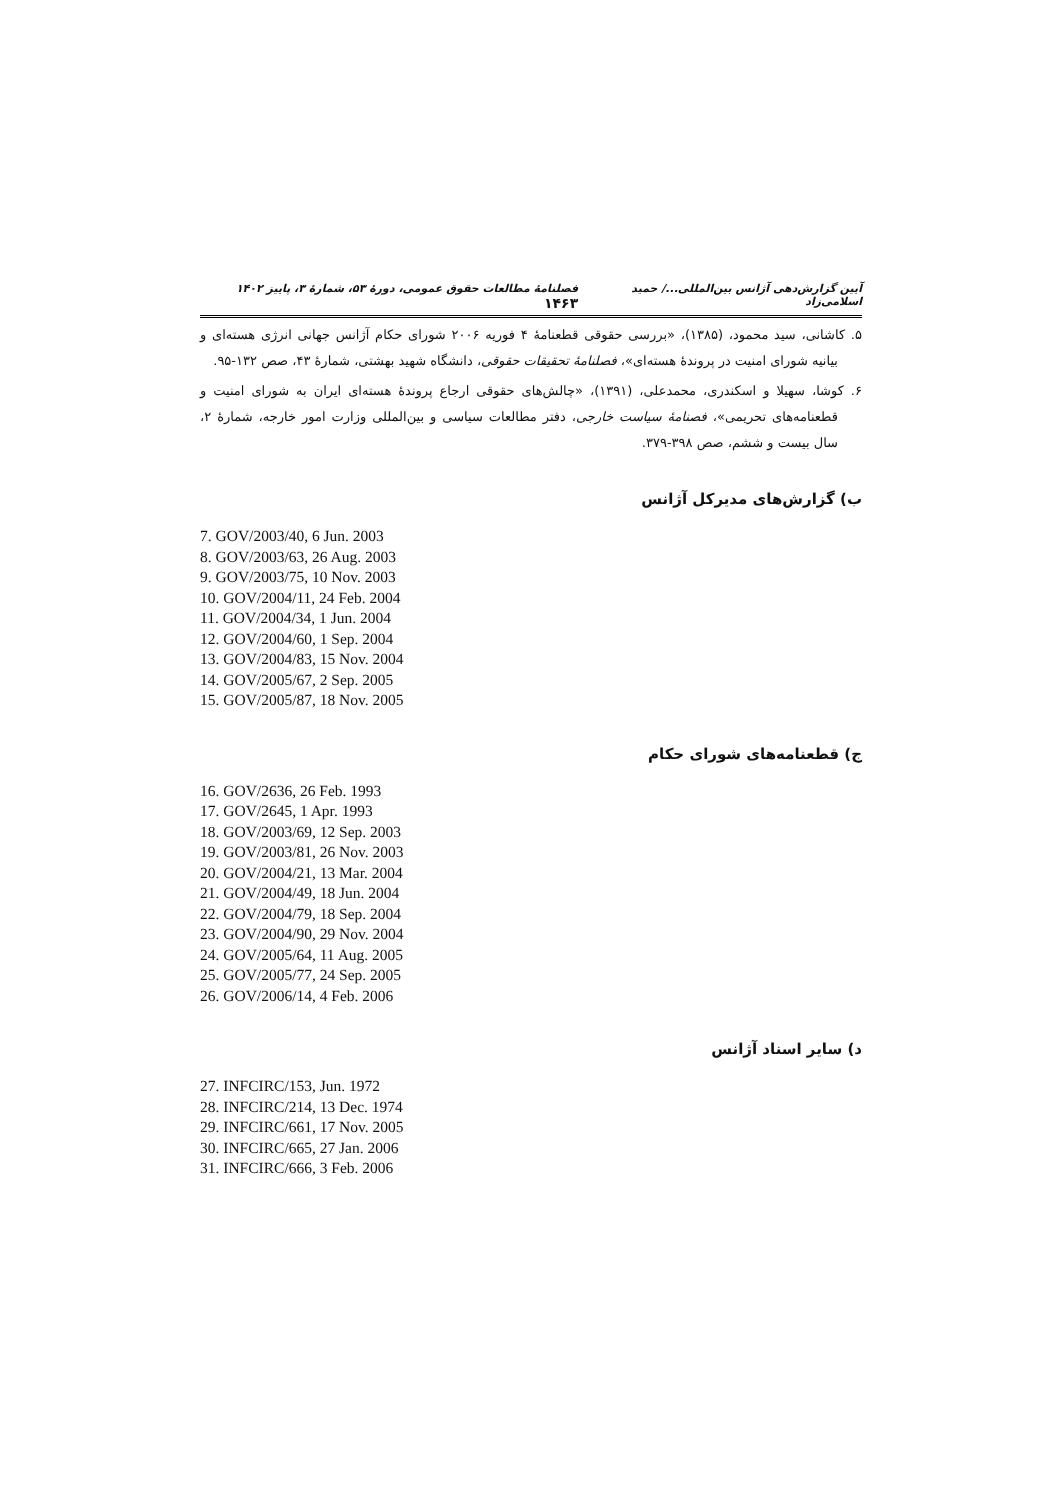آیین گزارش‌دهی آژانس بین‌المللی.../ حمید اسلامی‌زاد فصلنامهٔ مطالعات حقوق عمومی، دورهٔ ۵۳، شمارهٔ ۳، پاییز ۱۴۰۲ ۱۴۶۳
۵. کاشانی، سید محمود، (۱۳۸۵)، «بررسی حقوقی قطعنامهٔ ۴ فوریه ۲۰۰۶ شورای حکام آژانس جهانی انرژی هسته‌ای و بیانیه شورای امنیت در پروندهٔ هسته‌ای»، فصلنامهٔ تحقیقات حقوقی، دانشگاه شهید بهشتی، شمارهٔ ۴۳، صص ۱۳۲-۹۵.
۶. کوشا، سهیلا و اسکندری، محمدعلی، (۱۳۹۱)، «چالش‌های حقوقی ارجاع پروندهٔ هسته‌ای ایران به شورای امنیت و قطعنامه‌های تحریمی»، فصنامهٔ سیاست خارجی، دفتر مطالعات سیاسی و بین‌المللی وزارت امور خارجه، شمارهٔ ۲، سال بیست و ششم، صص ۳۹۸-۳۷۹.
ب) گزارش‌های مدیرکل آژانس
7. GOV/2003/40, 6 Jun. 2003
8. GOV/2003/63, 26 Aug. 2003
9. GOV/2003/75, 10 Nov. 2003
10. GOV/2004/11, 24 Feb. 2004
11. GOV/2004/34, 1 Jun. 2004
12. GOV/2004/60, 1 Sep. 2004
13. GOV/2004/83, 15 Nov. 2004
14. GOV/2005/67, 2 Sep. 2005
15. GOV/2005/87, 18 Nov. 2005
ج) قطعنامه‌های شورای حکام
16. GOV/2636, 26 Feb. 1993
17. GOV/2645, 1 Apr. 1993
18. GOV/2003/69, 12 Sep. 2003
19. GOV/2003/81, 26 Nov. 2003
20. GOV/2004/21, 13 Mar. 2004
21. GOV/2004/49, 18 Jun. 2004
22. GOV/2004/79, 18 Sep. 2004
23. GOV/2004/90, 29 Nov. 2004
24. GOV/2005/64, 11 Aug. 2005
25. GOV/2005/77, 24 Sep. 2005
26. GOV/2006/14, 4 Feb. 2006
د) سایر اسناد آژانس
27. INFCIRC/153, Jun. 1972
28. INFCIRC/214, 13 Dec. 1974
29. INFCIRC/661, 17 Nov. 2005
30. INFCIRC/665, 27 Jan. 2006
31. INFCIRC/666, 3 Feb. 2006